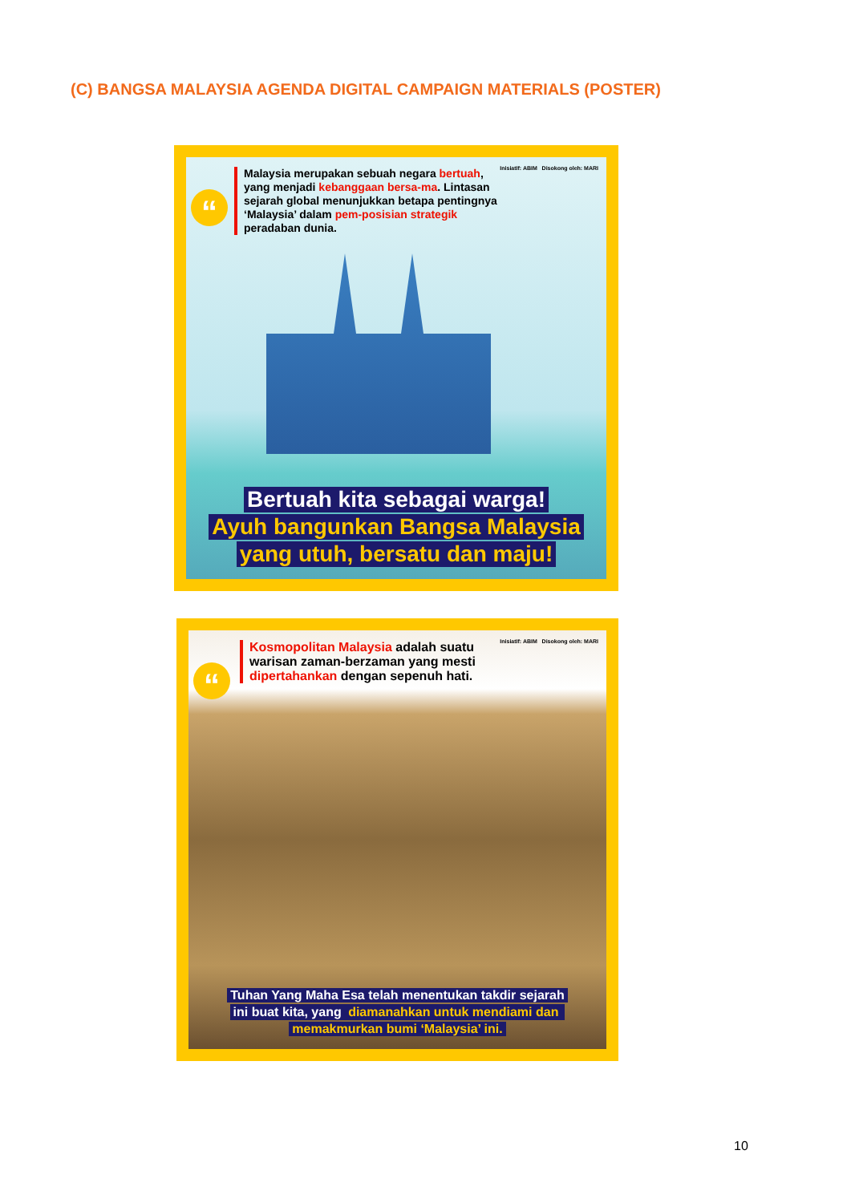(C) BANGSA MALAYSIA AGENDA DIGITAL CAMPAIGN MATERIALS (POSTER)
“
Malaysia merupakan sebuah negara bertuah, yang menjadi kebanggaan bersa-ma. Lintasan sejarah global menunjukkan betapa pentingnya ‘Malaysia’ dalam pem-posisian strategik peradaban dunia.
Inisiatif: ABIM Disokong oleh: MARI
Bertuah kita sebagai warga!
Ayuh bangunkan Bangsa Malaysia
yang utuh, bersatu dan maju!
“
Kosmopolitan Malaysia adalah suatu warisan zaman-berzaman yang mesti dipertahankan dengan sepenuh hati.
Inisiatif: ABIM Disokong oleh: MARI
Tuhan Yang Maha Esa telah menentukan takdir sejarah
ini buat kita, yang diamanahkan untuk mendiami dan
memakmurkan bumi ‘Malaysia’ ini.
10